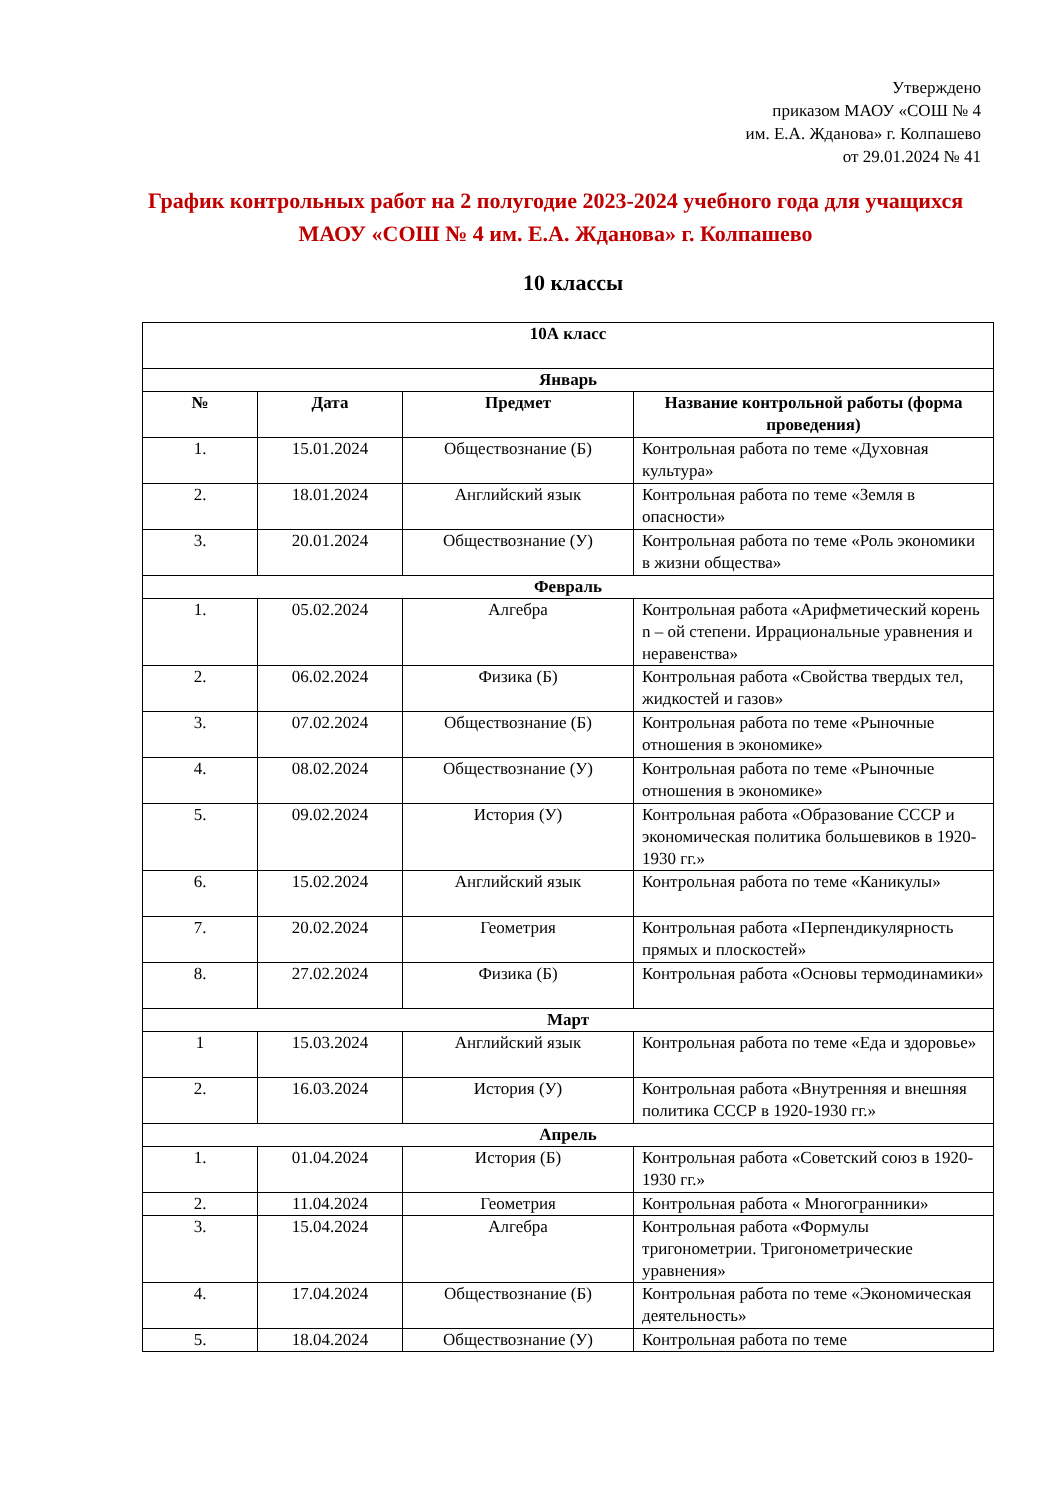Утверждено
приказом МАОУ «СОШ № 4
им. Е.А. Жданова» г. Колпашево
от 29.01.2024 № 41
График контрольных работ на 2 полугодие 2023-2024 учебного года для учащихся МАОУ «СОШ № 4 им. Е.А. Жданова» г. Колпашево
10 классы
| 10А класс | | | |
| --- | --- | --- | --- |
| Январь | | | |
| № | Дата | Предмет | Название контрольной работы (форма проведения) |
| 1. | 15.01.2024 | Обществознание (Б) | Контрольная работа по теме «Духовная культура» |
| 2. | 18.01.2024 | Английский язык | Контрольная работа по теме «Земля в опасности» |
| 3. | 20.01.2024 | Обществознание (У) | Контрольная работа по теме «Роль экономики в жизни общества» |
| Февраль | | | |
| 1. | 05.02.2024 | Алгебра | Контрольная работа «Арифметический корень n – ой степени. Иррациональные уравнения и неравенства» |
| 2. | 06.02.2024 | Физика (Б) | Контрольная работа «Свойства твердых тел, жидкостей и газов» |
| 3. | 07.02.2024 | Обществознание (Б) | Контрольная работа по теме «Рыночные отношения в экономике» |
| 4. | 08.02.2024 | Обществознание (У) | Контрольная работа по теме «Рыночные отношения в экономике» |
| 5. | 09.02.2024 | История (У) | Контрольная работа «Образование СССР и экономическая политика большевиков в 1920-1930 гг.» |
| 6. | 15.02.2024 | Английский язык | Контрольная работа по теме «Каникулы» |
| 7. | 20.02.2024 | Геометрия | Контрольная работа «Перпендикулярность прямых и плоскостей» |
| 8. | 27.02.2024 | Физика (Б) | Контрольная работа «Основы термодинамики» |
| Март | | | |
| 1 | 15.03.2024 | Английский язык | Контрольная работа по теме «Еда и здоровье» |
| 2. | 16.03.2024 | История (У) | Контрольная работа «Внутренняя и внешняя политика СССР в 1920-1930 гг.» |
| Апрель | | | |
| 1. | 01.04.2024 | История (Б) | Контрольная работа «Советский союз в 1920-1930 гг.» |
| 2. | 11.04.2024 | Геометрия | Контрольная работа « Многогранники» |
| 3. | 15.04.2024 | Алгебра | Контрольная работа «Формулы тригонометрии. Тригонометрические уравнения» |
| 4. | 17.04.2024 | Обществознание (Б) | Контрольная работа по теме «Экономическая деятельность» |
| 5. | 18.04.2024 | Обществознание (У) | Контрольная работа по теме |